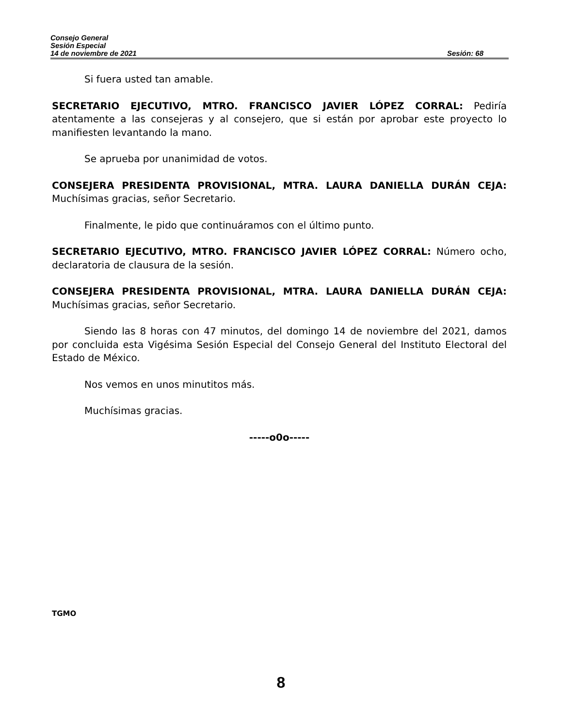Consejo General
Sesión Especial
14 de noviembre de 2021 Sesión: 68
Si fuera usted tan amable.
SECRETARIO EJECUTIVO, MTRO. FRANCISCO JAVIER LÓPEZ CORRAL: Pediría atentamente a las consejeras y al consejero, que si están por aprobar este proyecto lo manifiesten levantando la mano.
Se aprueba por unanimidad de votos.
CONSEJERA PRESIDENTA PROVISIONAL, MTRA. LAURA DANIELLA DURÁN CEJA: Muchísimas gracias, señor Secretario.
Finalmente, le pido que continuáramos con el último punto.
SECRETARIO EJECUTIVO, MTRO. FRANCISCO JAVIER LÓPEZ CORRAL: Número ocho, declaratoria de clausura de la sesión.
CONSEJERA PRESIDENTA PROVISIONAL, MTRA. LAURA DANIELLA DURÁN CEJA: Muchísimas gracias, señor Secretario.
Siendo las 8 horas con 47 minutos, del domingo 14 de noviembre del 2021, damos por concluida esta Vigésima Sesión Especial del Consejo General del Instituto Electoral del Estado de México.
Nos vemos en unos minutitos más.
Muchísimas gracias.
-----o0o-----
TGMO
8